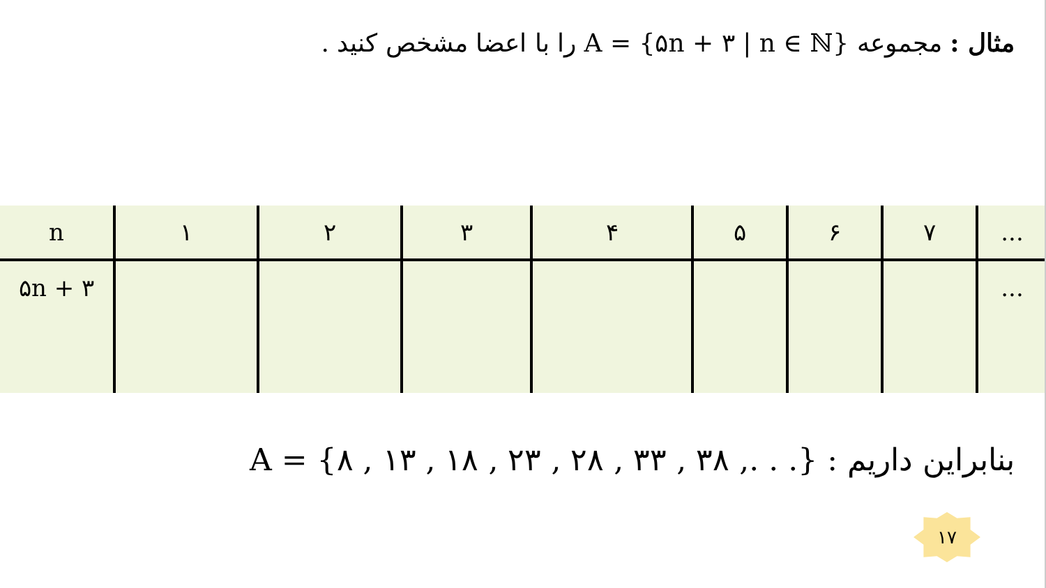مثال : مجموعه A = {۵n + ۳ | n ∈ ℕ} را با اعضا مشخص کنید .
| n | ۱ | ۲ | ۳ | ۴ | ۵ | ۶ | ۷ | ... |
| ۵n + ۳ | | | | | | | | ... |
بنابراین داریم : A = {۸ , ۱۳ , ۱۸ , ۲۳ , ۲۸ , ۳۳ , ۳۸ ,. . .}
۱۷